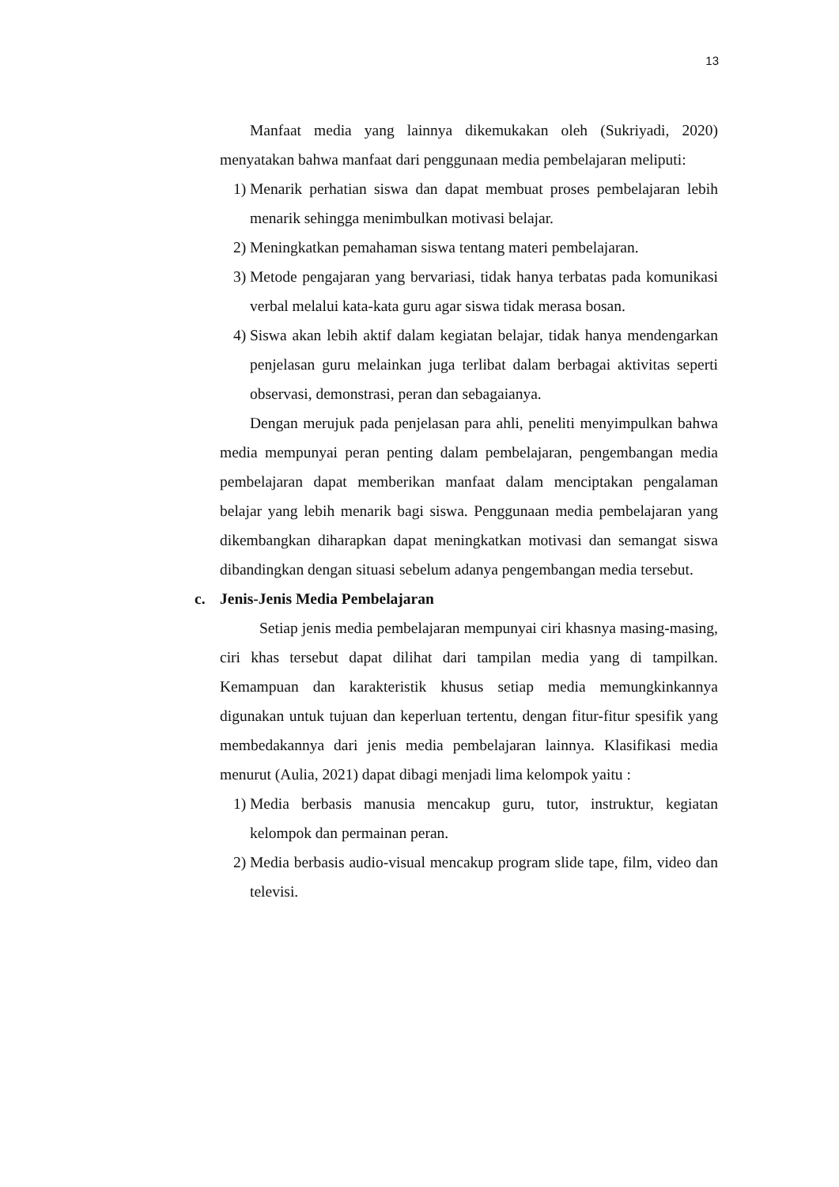13
Manfaat media yang lainnya dikemukakan oleh (Sukriyadi, 2020) menyatakan bahwa manfaat dari penggunaan media pembelajaran meliputi:
1) Menarik perhatian siswa dan dapat membuat proses pembelajaran lebih menarik sehingga menimbulkan motivasi belajar.
2) Meningkatkan pemahaman siswa tentang materi pembelajaran.
3) Metode pengajaran yang bervariasi, tidak hanya terbatas pada komunikasi verbal melalui kata-kata guru agar siswa tidak merasa bosan.
4) Siswa akan lebih aktif dalam kegiatan belajar, tidak hanya mendengarkan penjelasan guru melainkan juga terlibat dalam berbagai aktivitas seperti observasi, demonstrasi, peran dan sebagaianya.
Dengan merujuk pada penjelasan para ahli, peneliti menyimpulkan bahwa media mempunyai peran penting dalam pembelajaran, pengembangan media pembelajaran dapat memberikan manfaat dalam menciptakan pengalaman belajar yang lebih menarik bagi siswa. Penggunaan media pembelajaran yang dikembangkan diharapkan dapat meningkatkan motivasi dan semangat siswa dibandingkan dengan situasi sebelum adanya pengembangan media tersebut.
c. Jenis-Jenis Media Pembelajaran
Setiap jenis media pembelajaran mempunyai ciri khasnya masing-masing, ciri khas tersebut dapat dilihat dari tampilan media yang di tampilkan. Kemampuan dan karakteristik khusus setiap media memungkinkannya digunakan untuk tujuan dan keperluan tertentu, dengan fitur-fitur spesifik yang membedakannya dari jenis media pembelajaran lainnya. Klasifikasi media menurut (Aulia, 2021) dapat dibagi menjadi lima kelompok yaitu :
1) Media berbasis manusia mencakup guru, tutor, instruktur, kegiatan kelompok dan permainan peran.
2) Media berbasis audio-visual mencakup program slide tape, film, video dan televisi.